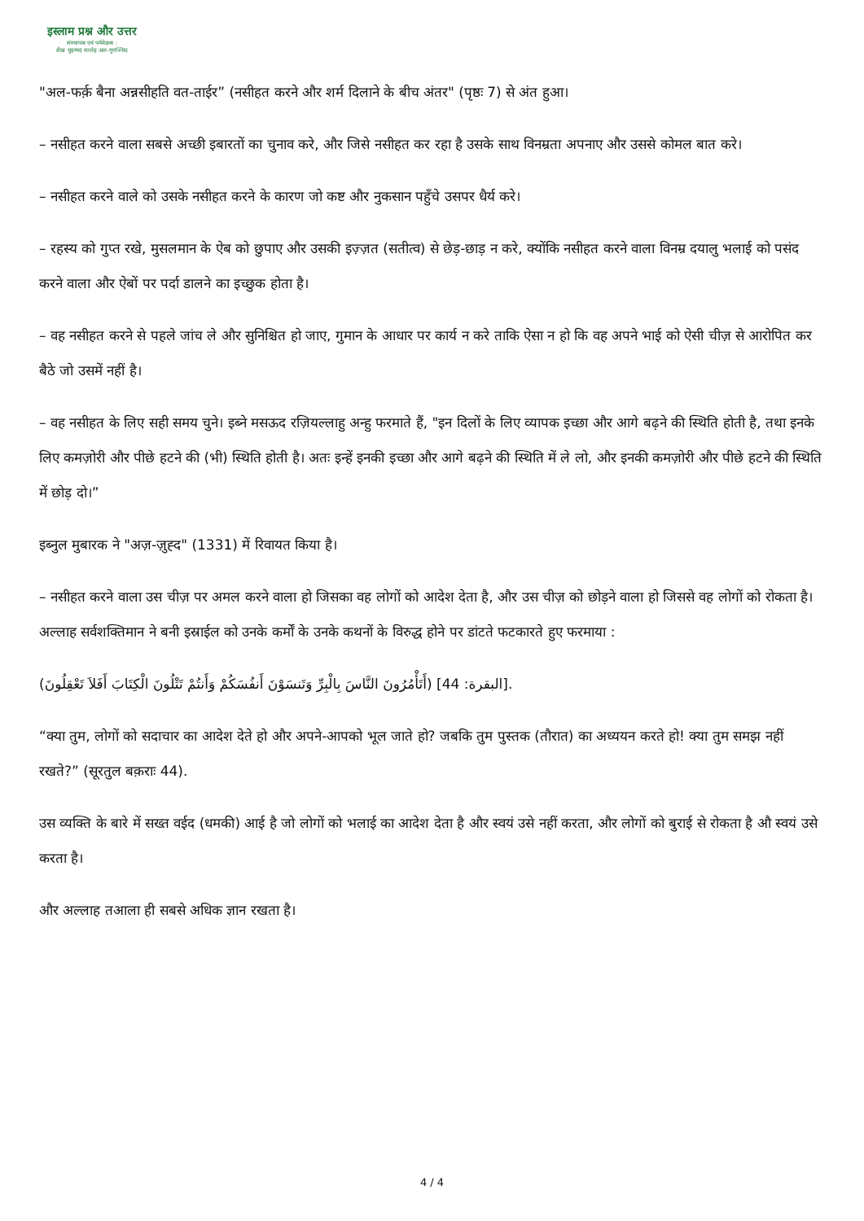इस्लाम प्रश्न और उत्तर
संस्थापक एवं पर्यवेक्षक :
शैख़ मुहम्मद सालेह अल-मुनज्जिद
"अल-फर्क़ बैना अन्नसीहति वत-ताईर” (नसीहत करने और शर्म दिलाने के बीच अंतर" (पृष्ठः 7) से अंत हुआ।
– नसीहत करने वाला सबसे अच्छी इबारतों का चुनाव करे, और जिसे नसीहत कर रहा है उसके साथ विनम्रता अपनाए और उससे कोमल बात करे।
– नसीहत करने वाले को उसके नसीहत करने के कारण जो कष्ट और नुकसान पहुँचे उसपर धैर्य करे।
– रहस्य को गुप्त रखे, मुसलमान के ऐब को छुपाए और उसकी इज़्ज़त (सतीत्व) से छेड़-छाड़ न करे, क्योंकि नसीहत करने वाला विनम्र दयालु भलाई को पसंद करने वाला और ऐबों पर पर्दा डालने का इच्छुक होता है।
– वह नसीहत करने से पहले जांच ले और सुनिश्चित हो जाए, गुमान के आधार पर कार्य न करे ताकि ऐसा न हो कि वह अपने भाई को ऐसी चीज़ से आरोपित कर बैठे जो उसमें नहीं है।
– वह नसीहत के लिए सही समय चुने। इब्ने मसऊद रज़ियल्लाहु अन्हु फरमाते हैं, "इन दिलों के लिए व्यापक इच्छा और आगे बढ़ने की स्थिति होती है, तथा इनके लिए कमज़ोरी और पीछे हटने की (भी) स्थिति होती है। अतः इन्हें इनकी इच्छा और आगे बढ़ने की स्थिति में ले लो, और इनकी कमज़ोरी और पीछे हटने की स्थिति में छोड़ दो।”
इब्नुल मुबारक ने "अज़-ज़ुह्द" (1331) में रिवायत किया है।
– नसीहत करने वाला उस चीज़ पर अमल करने वाला हो जिसका वह लोगों को आदेश देता है, और उस चीज़ को छोड़ने वाला हो जिससे वह लोगों को रोकता है। अल्लाह सर्वशक्तिमान ने बनी इस्राईल को उनके कर्मों के उनके कथनों के विरुद्ध होने पर डांटते फटकारते हुए फरमाया :
(أَتَأْمُرُونَ النَّاسَ بِالْبِرِّ وَتَنسَوْنَ أَنفُسَكُمْ وَأَنتُمْ تَتْلُونَ الْكِتَابَ أَفَلاَ تَعْقِلُونَ) [البقرة: 44].
“क्या तुम, लोगों को सदाचार का आदेश देते हो और अपने-आपको भूल जाते हो? जबकि तुम पुस्तक (तौरात) का अध्ययन करते हो! क्या तुम समझ नहीं रखते?” (सूरतुल बक़राः 44).
उस व्यक्ति के बारे में सख्त वईद (धमकी) आई है जो लोगों को भलाई का आदेश देता है और स्वयं उसे नहीं करता, और लोगों को बुराई से रोकता है औ स्वयं उसे करता है।
और अल्लाह तआला ही सबसे अधिक ज्ञान रखता है।
4 / 4